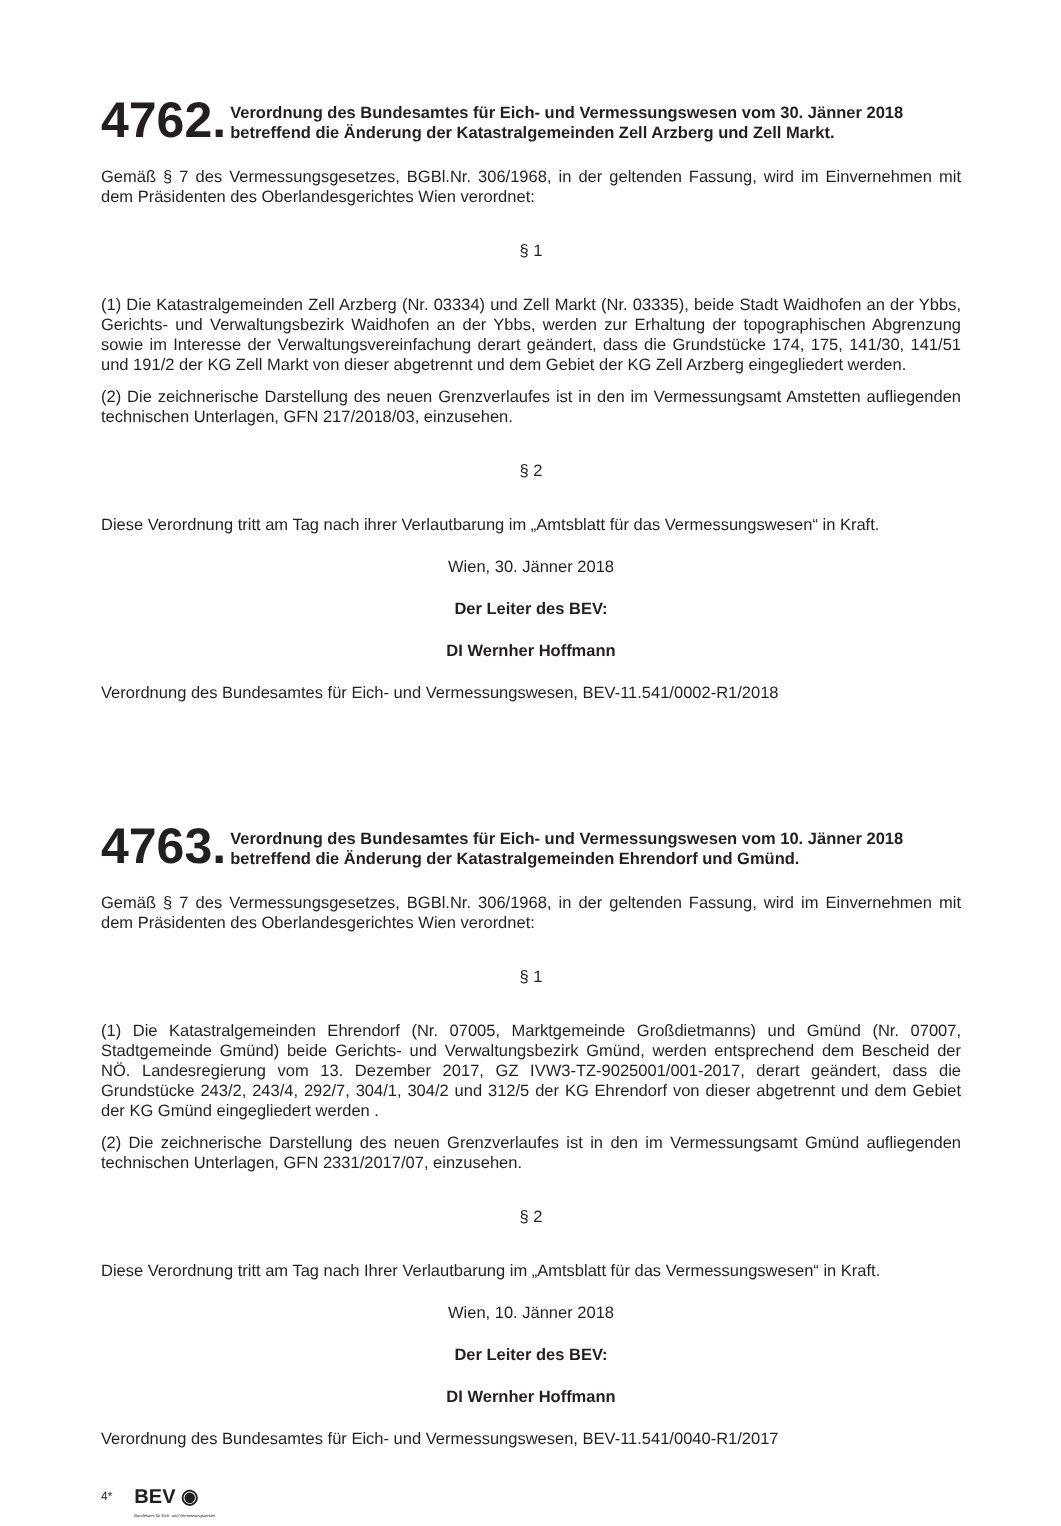4762.
Verordnung des Bundesamtes für Eich- und Vermessungswesen vom 30. Jänner 2018
betreffend die Änderung der Katastralgemeinden Zell Arzberg und Zell Markt.
Gemäß § 7 des Vermessungsgesetzes, BGBl.Nr. 306/1968, in der geltenden Fassung, wird im Einvernehmen mit dem Präsidenten des Oberlandesgerichtes Wien verordnet:
§ 1
(1) Die Katastralgemeinden Zell Arzberg (Nr. 03334) und Zell Markt (Nr. 03335), beide Stadt Waidhofen an der Ybbs, Gerichts- und Verwaltungsbezirk Waidhofen an der Ybbs, werden zur Erhaltung der topographischen Abgrenzung sowie im Interesse der Verwaltungsvereinfachung derart geändert, dass die Grundstücke 174, 175, 141/30, 141/51 und 191/2 der KG Zell Markt von dieser abgetrennt und dem Gebiet der KG Zell Arzberg eingegliedert werden.
(2) Die zeichnerische Darstellung des neuen Grenzverlaufes ist in den im Vermessungsamt Amstetten aufliegenden technischen Unterlagen, GFN 217/2018/03, einzusehen.
§ 2
Diese Verordnung tritt am Tag nach ihrer Verlautbarung im „Amtsblatt für das Vermessungswesen“ in Kraft.
Wien, 30. Jänner 2018
Der Leiter des BEV:
DI Wernher Hoffmann
Verordnung des Bundesamtes für Eich- und Vermessungswesen, BEV-11.541/0002-R1/2018
4763.
Verordnung des Bundesamtes für Eich- und Vermessungswesen vom 10. Jänner 2018
betreffend die Änderung der Katastralgemeinden Ehrendorf und Gmünd.
Gemäß § 7 des Vermessungsgesetzes, BGBl.Nr. 306/1968, in der geltenden Fassung, wird im Einvernehmen mit dem Präsidenten des Oberlandesgerichtes Wien verordnet:
§ 1
(1) Die Katastralgemeinden Ehrendorf (Nr. 07005, Marktgemeinde Großdietmanns) und Gmünd (Nr. 07007, Stadtgemeinde Gmünd) beide Gerichts- und Verwaltungsbezirk Gmünd, werden entsprechend dem Bescheid der NÖ. Landesregierung vom 13. Dezember 2017, GZ IVW3-TZ-9025001/001-2017, derart geändert, dass die Grundstücke 243/2, 243/4, 292/7, 304/1, 304/2 und 312/5 der KG Ehrendorf von dieser abgetrennt und dem Gebiet der KG Gmünd eingegliedert werden .
(2) Die zeichnerische Darstellung des neuen Grenzverlaufes ist in den im Vermessungsamt Gmünd aufliegenden technischen Unterlagen, GFN 2331/2017/07, einzusehen.
§ 2
Diese Verordnung tritt am Tag nach Ihrer Verlautbarung im „Amtsblatt für das Vermessungswesen“ in Kraft.
Wien, 10. Jänner 2018
Der Leiter des BEV:
DI Wernher Hoffmann
Verordnung des Bundesamtes für Eich- und Vermessungswesen, BEV-11.541/0040-R1/2017
4*
BEV ◉
Bundesamt für Eich- und Vermessungswesen